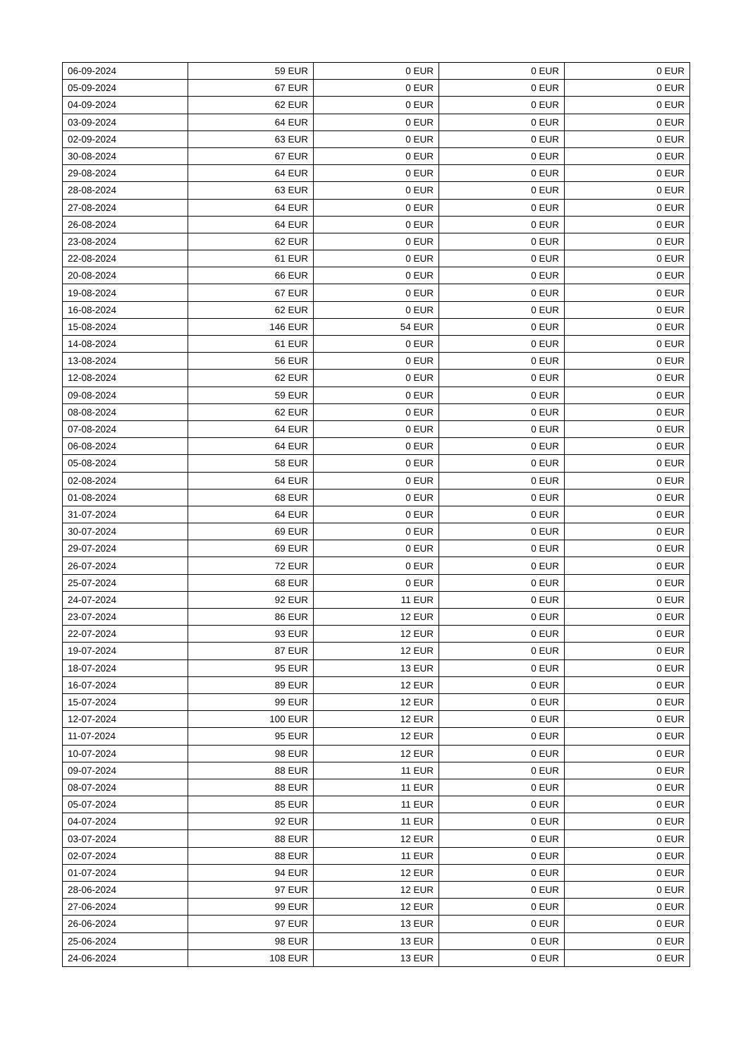| 06-09-2024 | 59 EUR | 0 EUR | 0 EUR | 0 EUR |
| 05-09-2024 | 67 EUR | 0 EUR | 0 EUR | 0 EUR |
| 04-09-2024 | 62 EUR | 0 EUR | 0 EUR | 0 EUR |
| 03-09-2024 | 64 EUR | 0 EUR | 0 EUR | 0 EUR |
| 02-09-2024 | 63 EUR | 0 EUR | 0 EUR | 0 EUR |
| 30-08-2024 | 67 EUR | 0 EUR | 0 EUR | 0 EUR |
| 29-08-2024 | 64 EUR | 0 EUR | 0 EUR | 0 EUR |
| 28-08-2024 | 63 EUR | 0 EUR | 0 EUR | 0 EUR |
| 27-08-2024 | 64 EUR | 0 EUR | 0 EUR | 0 EUR |
| 26-08-2024 | 64 EUR | 0 EUR | 0 EUR | 0 EUR |
| 23-08-2024 | 62 EUR | 0 EUR | 0 EUR | 0 EUR |
| 22-08-2024 | 61 EUR | 0 EUR | 0 EUR | 0 EUR |
| 20-08-2024 | 66 EUR | 0 EUR | 0 EUR | 0 EUR |
| 19-08-2024 | 67 EUR | 0 EUR | 0 EUR | 0 EUR |
| 16-08-2024 | 62 EUR | 0 EUR | 0 EUR | 0 EUR |
| 15-08-2024 | 146 EUR | 54 EUR | 0 EUR | 0 EUR |
| 14-08-2024 | 61 EUR | 0 EUR | 0 EUR | 0 EUR |
| 13-08-2024 | 56 EUR | 0 EUR | 0 EUR | 0 EUR |
| 12-08-2024 | 62 EUR | 0 EUR | 0 EUR | 0 EUR |
| 09-08-2024 | 59 EUR | 0 EUR | 0 EUR | 0 EUR |
| 08-08-2024 | 62 EUR | 0 EUR | 0 EUR | 0 EUR |
| 07-08-2024 | 64 EUR | 0 EUR | 0 EUR | 0 EUR |
| 06-08-2024 | 64 EUR | 0 EUR | 0 EUR | 0 EUR |
| 05-08-2024 | 58 EUR | 0 EUR | 0 EUR | 0 EUR |
| 02-08-2024 | 64 EUR | 0 EUR | 0 EUR | 0 EUR |
| 01-08-2024 | 68 EUR | 0 EUR | 0 EUR | 0 EUR |
| 31-07-2024 | 64 EUR | 0 EUR | 0 EUR | 0 EUR |
| 30-07-2024 | 69 EUR | 0 EUR | 0 EUR | 0 EUR |
| 29-07-2024 | 69 EUR | 0 EUR | 0 EUR | 0 EUR |
| 26-07-2024 | 72 EUR | 0 EUR | 0 EUR | 0 EUR |
| 25-07-2024 | 68 EUR | 0 EUR | 0 EUR | 0 EUR |
| 24-07-2024 | 92 EUR | 11 EUR | 0 EUR | 0 EUR |
| 23-07-2024 | 86 EUR | 12 EUR | 0 EUR | 0 EUR |
| 22-07-2024 | 93 EUR | 12 EUR | 0 EUR | 0 EUR |
| 19-07-2024 | 87 EUR | 12 EUR | 0 EUR | 0 EUR |
| 18-07-2024 | 95 EUR | 13 EUR | 0 EUR | 0 EUR |
| 16-07-2024 | 89 EUR | 12 EUR | 0 EUR | 0 EUR |
| 15-07-2024 | 99 EUR | 12 EUR | 0 EUR | 0 EUR |
| 12-07-2024 | 100 EUR | 12 EUR | 0 EUR | 0 EUR |
| 11-07-2024 | 95 EUR | 12 EUR | 0 EUR | 0 EUR |
| 10-07-2024 | 98 EUR | 12 EUR | 0 EUR | 0 EUR |
| 09-07-2024 | 88 EUR | 11 EUR | 0 EUR | 0 EUR |
| 08-07-2024 | 88 EUR | 11 EUR | 0 EUR | 0 EUR |
| 05-07-2024 | 85 EUR | 11 EUR | 0 EUR | 0 EUR |
| 04-07-2024 | 92 EUR | 11 EUR | 0 EUR | 0 EUR |
| 03-07-2024 | 88 EUR | 12 EUR | 0 EUR | 0 EUR |
| 02-07-2024 | 88 EUR | 11 EUR | 0 EUR | 0 EUR |
| 01-07-2024 | 94 EUR | 12 EUR | 0 EUR | 0 EUR |
| 28-06-2024 | 97 EUR | 12 EUR | 0 EUR | 0 EUR |
| 27-06-2024 | 99 EUR | 12 EUR | 0 EUR | 0 EUR |
| 26-06-2024 | 97 EUR | 13 EUR | 0 EUR | 0 EUR |
| 25-06-2024 | 98 EUR | 13 EUR | 0 EUR | 0 EUR |
| 24-06-2024 | 108 EUR | 13 EUR | 0 EUR | 0 EUR |